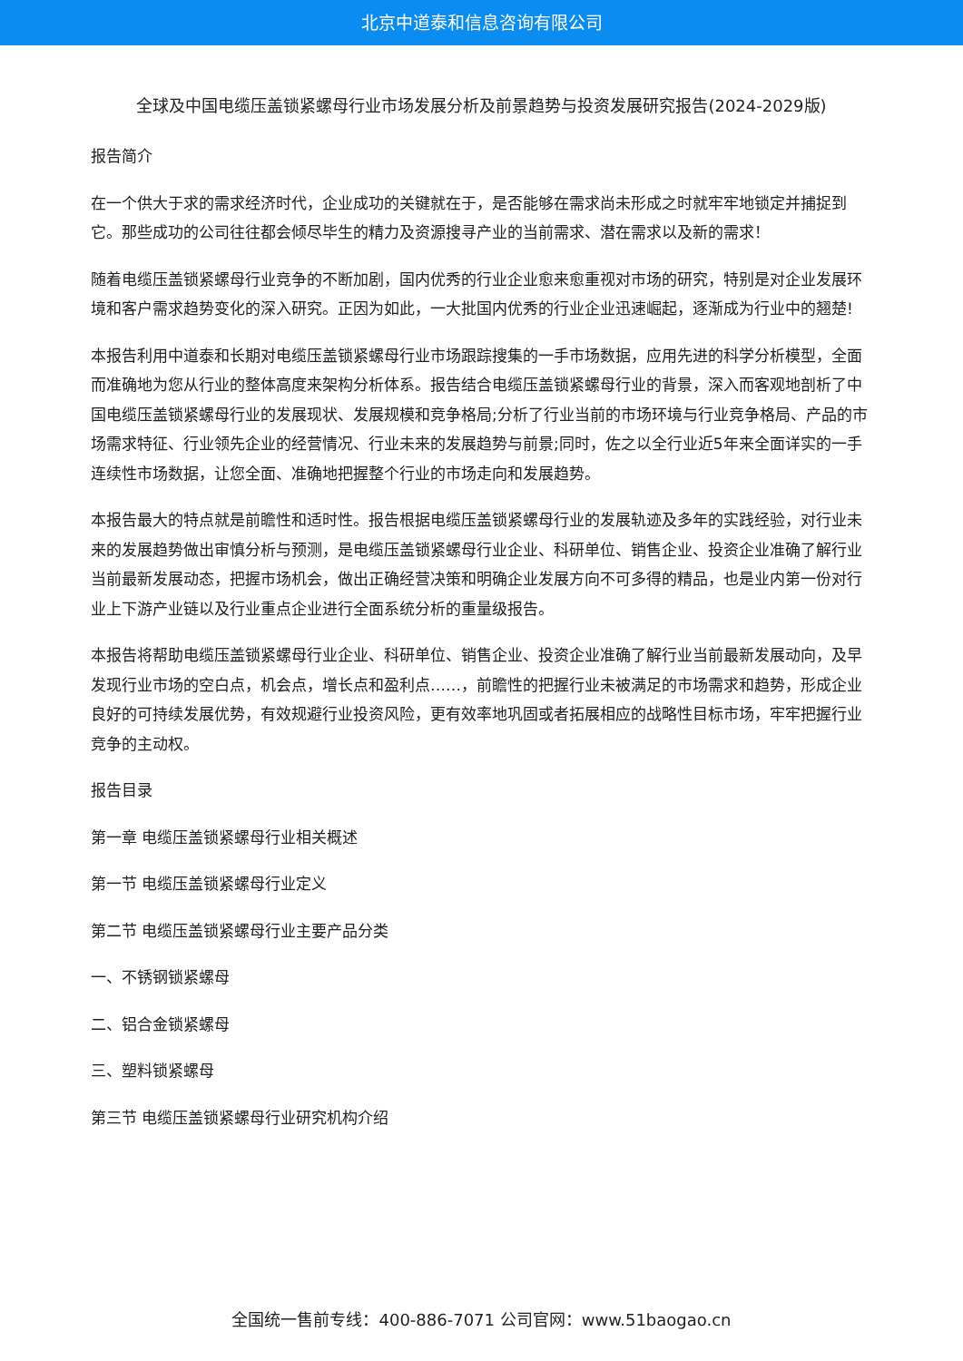北京中道泰和信息咨询有限公司
全球及中国电缆压盖锁紧螺母行业市场发展分析及前景趋势与投资发展研究报告(2024-2029版)
报告简介
在一个供大于求的需求经济时代，企业成功的关键就在于，是否能够在需求尚未形成之时就牢牢地锁定并捕捉到它。那些成功的公司往往都会倾尽毕生的精力及资源搜寻产业的当前需求、潜在需求以及新的需求！
随着电缆压盖锁紧螺母行业竞争的不断加剧，国内优秀的行业企业愈来愈重视对市场的研究，特别是对企业发展环境和客户需求趋势变化的深入研究。正因为如此，一大批国内优秀的行业企业迅速崛起，逐渐成为行业中的翘楚!
本报告利用中道泰和长期对电缆压盖锁紧螺母行业市场跟踪搜集的一手市场数据，应用先进的科学分析模型，全面而准确地为您从行业的整体高度来架构分析体系。报告结合电缆压盖锁紧螺母行业的背景，深入而客观地剖析了中国电缆压盖锁紧螺母行业的发展现状、发展规模和竞争格局;分析了行业当前的市场环境与行业竞争格局、产品的市场需求特征、行业领先企业的经营情况、行业未来的发展趋势与前景;同时，佐之以全行业近5年来全面详实的一手连续性市场数据，让您全面、准确地把握整个行业的市场走向和发展趋势。
本报告最大的特点就是前瞻性和适时性。报告根据电缆压盖锁紧螺母行业的发展轨迹及多年的实践经验，对行业未来的发展趋势做出审慎分析与预测，是电缆压盖锁紧螺母行业企业、科研单位、销售企业、投资企业准确了解行业当前最新发展动态，把握市场机会，做出正确经营决策和明确企业发展方向不可多得的精品，也是业内第一份对行业上下游产业链以及行业重点企业进行全面系统分析的重量级报告。
本报告将帮助电缆压盖锁紧螺母行业企业、科研单位、销售企业、投资企业准确了解行业当前最新发展动向，及早发现行业市场的空白点，机会点，增长点和盈利点……，前瞻性的把握行业未被满足的市场需求和趋势，形成企业良好的可持续发展优势，有效规避行业投资风险，更有效率地巩固或者拓展相应的战略性目标市场，牢牢把握行业竞争的主动权。
报告目录
第一章 电缆压盖锁紧螺母行业相关概述
第一节 电缆压盖锁紧螺母行业定义
第二节 电缆压盖锁紧螺母行业主要产品分类
一、不锈钢锁紧螺母
二、铝合金锁紧螺母
三、塑料锁紧螺母
第三节 电缆压盖锁紧螺母行业研究机构介绍
全国统一售前专线：400-886-7071 公司官网：www.51baogao.cn